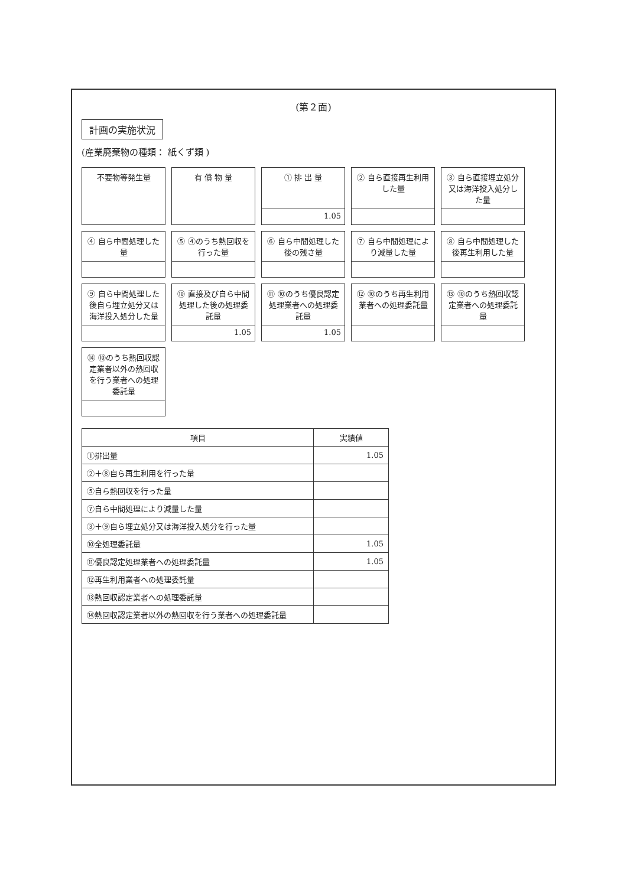(第２面)
計画の実施状況
(産業廃棄物の種類： 紙くず類 )
不要物等発生量
有 償 物 量
① 排 出 量
1.05
② 自ら直接再生利用した量
③ 自ら直接埋立処分又は海洋投入処分した量
④ 自ら中間処理した量
⑤ ④のうち熱回収を行った量
⑥ 自ら中間処理した後の残さ量
⑦ 自ら中間処理により減量した量
⑧ 自ら中間処理した後再生利用した量
⑨ 自ら中間処理した後自ら埋立処分又は海洋投入処分した量
⑩ 直接及び自ら中間処理した後の処理委託量
1.05
⑪ ⑩のうち優良認定処理業者への処理委託量
1.05
⑫ ⑩のうち再生利用業者への処理委託量
⑬ ⑩のうち熱回収認定業者への処理委託量
⑭ ⑩のうち熱回収認定業者以外の熱回収を行う業者への処理委託量
| 項目 | 実績値 |
| --- | --- |
| ①排出量 | 1.05 |
| ②＋⑧自ら再生利用を行った量 | |
| ⑤自ら熱回収を行った量 | |
| ⑦自ら中間処理により減量した量 | |
| ③＋⑨自ら埋立処分又は海洋投入処分を行った量 | |
| ⑩全処理委託量 | 1.05 |
| ⑪優良認定処理業者への処理委託量 | 1.05 |
| ⑫再生利用業者への処理委託量 | |
| ⑬熱回収認定業者への処理委託量 | |
| ⑭熱回収認定業者以外の熱回収を行う業者への処理委託量 | |